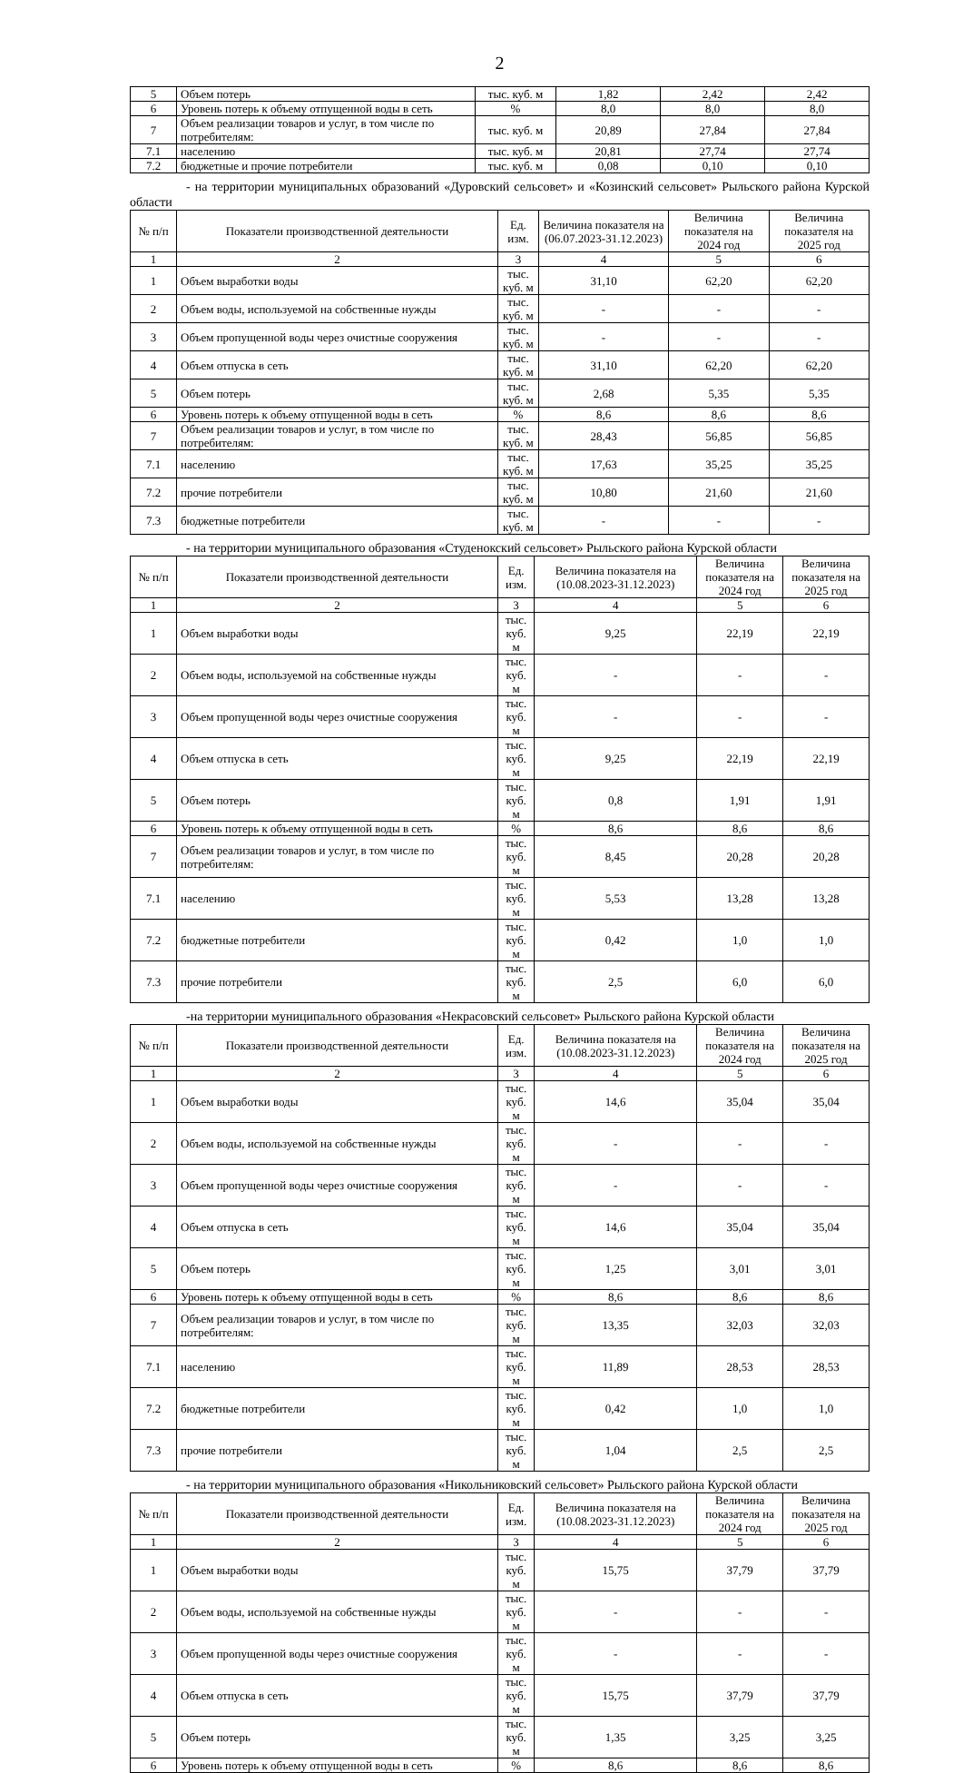2
| 5 | Объем потерь | тыс. куб. м | 1,82 | 2,42 | 2,42 |
| 6 | Уровень потерь к объему отпущенной воды в сеть | % | 8,0 | 8,0 | 8,0 |
| 7 | Объем реализации товаров и услуг, в том числе по потребителям: | тыс. куб. м | 20,89 | 27,84 | 27,84 |
| 7.1 | населению | тыс. куб. м | 20,81 | 27,74 | 27,74 |
| 7.2 | бюджетные и прочие потребители | тыс. куб. м | 0,08 | 0,10 | 0,10 |
- на территории муниципальных образований «Дуровский сельсовет» и «Козинский сельсовет» Рыльского района Курской области
| № п/п | Показатели производственной деятельности | Ед. изм. | Величина показателя на (06.07.2023-31.12.2023) | Величина показателя на 2024 год | Величина показателя на 2025 год |
| --- | --- | --- | --- | --- | --- |
| 1 | 2 | 3 | 4 | 5 | 6 |
| 1 | Объем выработки воды | тыс. куб. м | 31,10 | 62,20 | 62,20 |
| 2 | Объем воды, используемой на собственные нужды | тыс. куб. м | - | - | - |
| 3 | Объем пропущенной воды через очистные сооружения | тыс. куб. м | - | - | - |
| 4 | Объем отпуска в сеть | тыс. куб. м | 31,10 | 62,20 | 62,20 |
| 5 | Объем потерь | тыс. куб. м | 2,68 | 5,35 | 5,35 |
| 6 | Уровень потерь к объему отпущенной воды в сеть | % | 8,6 | 8,6 | 8,6 |
| 7 | Объем реализации товаров и услуг, в том числе по потребителям: | тыс. куб. м | 28,43 | 56,85 | 56,85 |
| 7.1 | населению | тыс. куб. м | 17,63 | 35,25 | 35,25 |
| 7.2 | прочие потребители | тыс. куб. м | 10,80 | 21,60 | 21,60 |
| 7.3 | бюджетные потребители | тыс. куб. м | - | - | - |
- на территории муниципального образования «Студенокский сельсовет» Рыльского района Курской области
| № п/п | Показатели производственной деятельности | Ед. изм. | Величина показателя на (10.08.2023-31.12.2023) | Величина показателя на 2024 год | Величина показателя на 2025 год |
| --- | --- | --- | --- | --- | --- |
| 1 | 2 | 3 | 4 | 5 | 6 |
| 1 | Объем выработки воды | тыс. куб. м | 9,25 | 22,19 | 22,19 |
| 2 | Объем воды, используемой на собственные нужды | тыс. куб. м | - | - | - |
| 3 | Объем пропущенной воды через очистные сооружения | тыс. куб. м | - | - | - |
| 4 | Объем отпуска в сеть | тыс. куб. м | 9,25 | 22,19 | 22,19 |
| 5 | Объем потерь | тыс. куб. м | 0,8 | 1,91 | 1,91 |
| 6 | Уровень потерь к объему отпущенной воды в сеть | % | 8,6 | 8,6 | 8,6 |
| 7 | Объем реализации товаров и услуг, в том числе по потребителям: | тыс. куб. м | 8,45 | 20,28 | 20,28 |
| 7.1 | населению | тыс. куб. м | 5,53 | 13,28 | 13,28 |
| 7.2 | бюджетные потребители | тыс. куб. м | 0,42 | 1,0 | 1,0 |
| 7.3 | прочие потребители | тыс. куб. м | 2,5 | 6,0 | 6,0 |
-на территории муниципального образования «Некрасовский сельсовет» Рыльского района Курской области
| № п/п | Показатели производственной деятельности | Ед. изм. | Величина показателя на (10.08.2023-31.12.2023) | Величина показателя на 2024 год | Величина показателя на 2025 год |
| --- | --- | --- | --- | --- | --- |
| 1 | 2 | 3 | 4 | 5 | 6 |
| 1 | Объем выработки воды | тыс. куб. м | 14,6 | 35,04 | 35,04 |
| 2 | Объем воды, используемой на собственные нужды | тыс. куб. м | - | - | - |
| 3 | Объем пропущенной воды через очистные сооружения | тыс. куб. м | - | - | - |
| 4 | Объем отпуска в сеть | тыс. куб. м | 14,6 | 35,04 | 35,04 |
| 5 | Объем потерь | тыс. куб. м | 1,25 | 3,01 | 3,01 |
| 6 | Уровень потерь к объему отпущенной воды в сеть | % | 8,6 | 8,6 | 8,6 |
| 7 | Объем реализации товаров и услуг, в том числе по потребителям: | тыс. куб. м | 13,35 | 32,03 | 32,03 |
| 7.1 | населению | тыс. куб. м | 11,89 | 28,53 | 28,53 |
| 7.2 | бюджетные потребители | тыс. куб. м | 0,42 | 1,0 | 1,0 |
| 7.3 | прочие потребители | тыс. куб. м | 1,04 | 2,5 | 2,5 |
- на территории муниципального образования «Никольниковский сельсовет» Рыльского района Курской области
| № п/п | Показатели производственной деятельности | Ед. изм. | Величина показателя на (10.08.2023-31.12.2023) | Величина показателя на 2024 год | Величина показателя на 2025 год |
| --- | --- | --- | --- | --- | --- |
| 1 | 2 | 3 | 4 | 5 | 6 |
| 1 | Объем выработки воды | тыс. куб. м | 15,75 | 37,79 | 37,79 |
| 2 | Объем воды, используемой на собственные нужды | тыс. куб. м | - | - | - |
| 3 | Объем пропущенной воды через очистные сооружения | тыс. куб. м | - | - | - |
| 4 | Объем отпуска в сеть | тыс. куб. м | 15,75 | 37,79 | 37,79 |
| 5 | Объем потерь | тыс. куб. м | 1,35 | 3,25 | 3,25 |
| 6 | Уровень потерь к объему отпущенной воды в сеть | % | 8,6 | 8,6 | 8,6 |